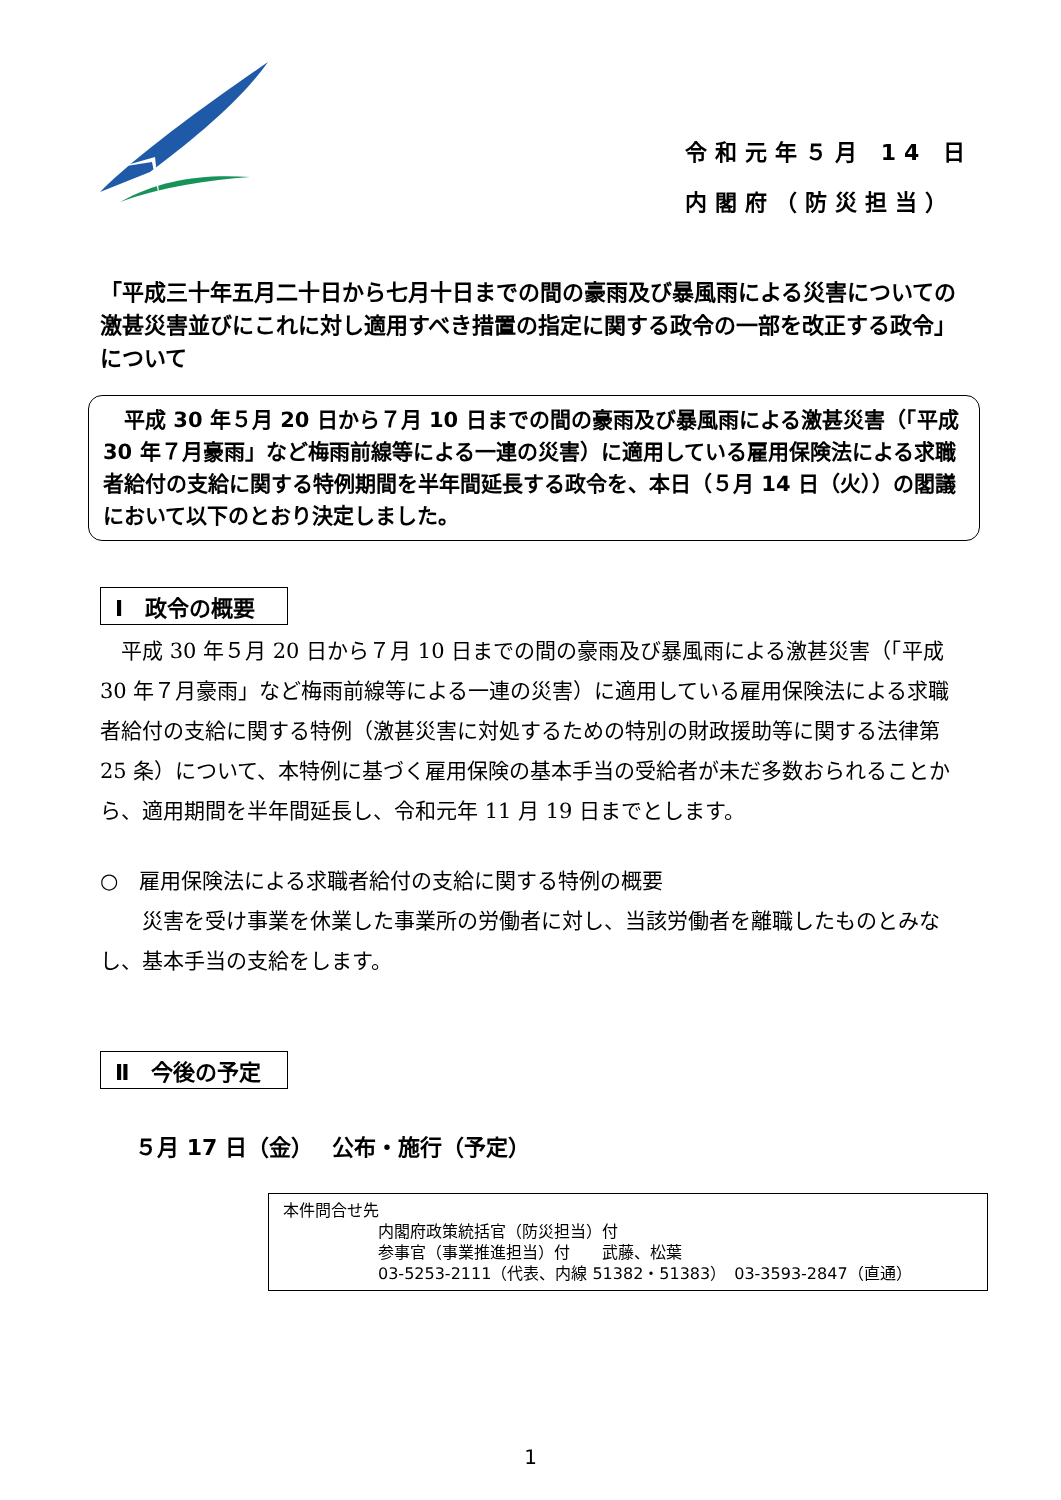令和元年５月 14 日
内閣府（防災担当）
「平成三十年五月二十日から七月十日までの間の豪雨及び暴風雨による災害についての激甚災害並びにこれに対し適用すべき措置の指定に関する政令の一部を改正する政令」について
　平成 30 年５月 20 日から７月 10 日までの間の豪雨及び暴風雨による激甚災害（「平成 30 年７月豪雨」など梅雨前線等による一連の災害）に適用している雇用保険法による求職者給付の支給に関する特例期間を半年間延長する政令を、本日（５月 14 日（火））の閣議において以下のとおり決定しました。
Ⅰ　政令の概要
　平成 30 年５月 20 日から７月 10 日までの間の豪雨及び暴風雨による激甚災害（「平成 30 年７月豪雨」など梅雨前線等による一連の災害）に適用している雇用保険法による求職者給付の支給に関する特例（激甚災害に対処するための特別の財政援助等に関する法律第 25 条）について、本特例に基づく雇用保険の基本手当の受給者が未だ多数おられることから、適用期間を半年間延長し、令和元年 11 月 19 日までとします。
○　雇用保険法による求職者給付の支給に関する特例の概要
　　災害を受け事業を休業した事業所の労働者に対し、当該労働者を離職したものとみなし、基本手当の支給をします。
Ⅱ　今後の予定
５月 17 日（金）　 公布・施行（予定）
本件問合せ先
内閣府政策統括官（防災担当）付
参事官（事業推進担当）付　　武藤、松葉
03-5253-2111（代表、内線 51382・51383）　03-3593-2847（直通）
1